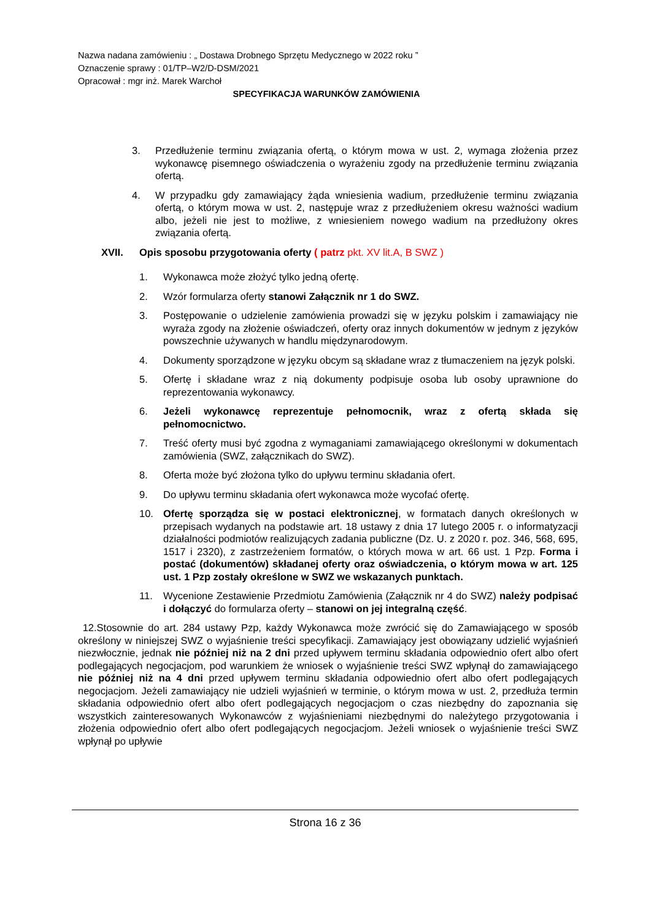Nazwa nadana zamówieniu : „ Dostawa Drobnego Sprzętu Medycznego w 2022 roku ”
Oznaczenie sprawy : 01/TP–W2/D-DSM/2021
Opracował : mgr inż. Marek Warchoł
SPECYFIKACJA WARUNKÓW ZAMÓWIENIA
3. Przedłużenie terminu związania ofertą, o którym mowa w ust. 2, wymaga złożenia przez wykonawcę pisemnego oświadczenia o wyrażeniu zgody na przedłużenie terminu związania ofertą.
4. W przypadku gdy zamawiający żąda wniesienia wadium, przedłużenie terminu związania ofertą, o którym mowa w ust. 2, następuje wraz z przedłużeniem okresu ważności wadium albo, jeżeli nie jest to możliwe, z wniesieniem nowego wadium na przedłużony okres związania ofertą.
XVII. Opis sposobu przygotowania oferty ( patrz pkt. XV lit.A, B SWZ )
1. Wykonawca może złożyć tylko jedną ofertę.
2. Wzór formularza oferty stanowi Załącznik nr 1 do SWZ.
3. Postępowanie o udzielenie zamówienia prowadzi się w języku polskim i zamawiający nie wyraża zgody na złożenie oświadczeń, oferty oraz innych dokumentów w jednym z języków powszechnie używanych w handlu międzynarodowym.
4. Dokumenty sporządzone w języku obcym są składane wraz z tłumaczeniem na język polski.
5. Ofertę i składane wraz z nią dokumenty podpisuje osoba lub osoby uprawnione do reprezentowania wykonawcy.
6. Jeżeli wykonawcę reprezentuje pełnomocnik, wraz z ofertą składa się pełnomocnictwo.
7. Treść oferty musi być zgodna z wymaganiami zamawiającego określonymi w dokumentach zamówienia (SWZ, załącznikach do SWZ).
8. Oferta może być złożona tylko do upływu terminu składania ofert.
9. Do upływu terminu składania ofert wykonawca może wycofać ofertę.
10. Ofertę sporządza się w postaci elektronicznej, w formatach danych określonych w przepisach wydanych na podstawie art. 18 ustawy z dnia 17 lutego 2005 r. o informatyzacji działalności podmiotów realizujących zadania publiczne (Dz. U. z 2020 r. poz. 346, 568, 695, 1517 i 2320), z zastrzeżeniem formatów, o których mowa w art. 66 ust. 1 Pzp. Forma i postać (dokumentów) składanej oferty oraz oświadczenia, o którym mowa w art. 125 ust. 1 Pzp zostały określone w SWZ we wskazanych punktach.
11. Wycenione Zestawienie Przedmiotu Zamówienia (Załącznik nr 4 do SWZ) należy podpisać i dołączyć do formularza oferty – stanowi on jej integralną część.
12.Stosownie do art. 284 ustawy Pzp, każdy Wykonawca może zwrócić się do Zamawiającego w sposób określony w niniejszej SWZ o wyjaśnienie treści specyfikacji. Zamawiający jest obowiązany udzielić wyjaśnień niezwłocznie, jednak nie później niż na 2 dni przed upływem terminu składania odpowiednio ofert albo ofert podlegających negocjacjom, pod warunkiem że wniosek o wyjaśnienie treści SWZ wpłynął do zamawiającego nie później niż na 4 dni przed upływem terminu składania odpowiednio ofert albo ofert podlegających negocjacjom. Jeżeli zamawiający nie udzieli wyjaśnień w terminie, o którym mowa w ust. 2, przedłuża termin składania odpowiednio ofert albo ofert podlegających negocjacjom o czas niezbędny do zapoznania się wszystkich zainteresowanych Wykonawców z wyjaśnieniami niezbędnymi do należytego przygotowania i złożenia odpowiednio ofert albo ofert podlegających negocjacjom. Jeżeli wniosek o wyjaśnienie treści SWZ wpłynął po upływie
Strona 16 z 36